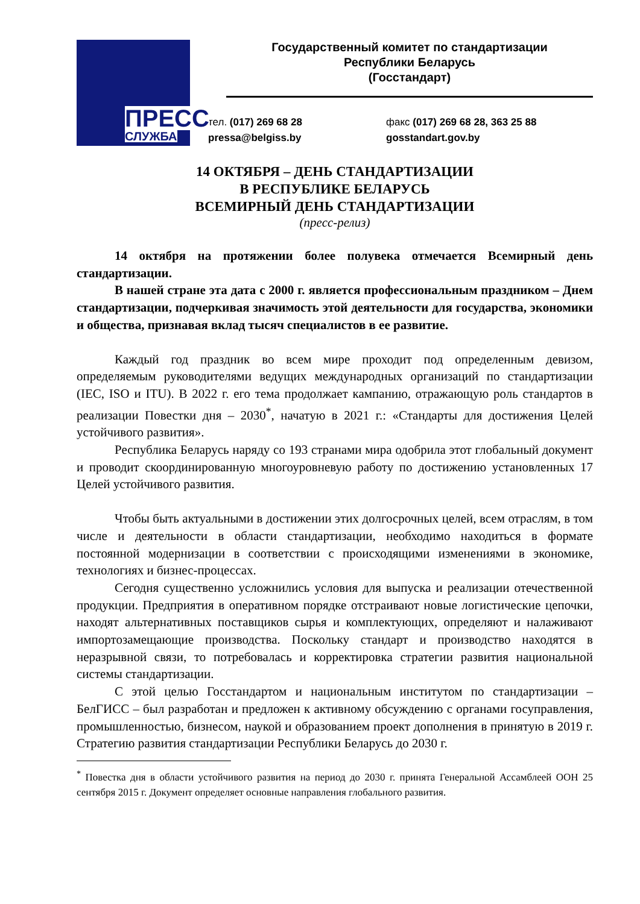ПРЕСС
СЛУЖБА
Государственный комитет по стандартизации
Республики Беларусь
(Госстандарт)
тел. (017) 269 68 28
pressa@belgiss.by
факс (017) 269 68 28, 363 25 88
gosstandart.gov.by
14 ОКТЯБРЯ – ДЕНЬ СТАНДАРТИЗАЦИИ
В РЕСПУБЛИКЕ БЕЛАРУСЬ
ВСЕМИРНЫЙ ДЕНЬ СТАНДАРТИЗАЦИИ
(пресс-релиз)
14 октября на протяжении более полувека отмечается Всемирный день стандартизации.
В нашей стране эта дата с 2000 г. является профессиональным праздником – Днем стандартизации, подчеркивая значимость этой деятельности для государства, экономики и общества, признавая вклад тысяч специалистов в ее развитие.
Каждый год праздник во всем мире проходит под определенным девизом, определяемым руководителями ведущих международных организаций по стандартизации (IEC, ISO и ITU). В 2022 г. его тема продолжает кампанию, отражающую роль стандартов в реализации Повестки дня – 2030<sup>*</sup>, начатую в 2021 г.: «Стандарты для достижения Целей устойчивого развития».
Республика Беларусь наряду со 193 странами мира одобрила этот глобальный документ и проводит скоординированную многоуровневую работу по достижению установленных 17 Целей устойчивого развития.
Чтобы быть актуальными в достижении этих долгосрочных целей, всем отраслям, в том числе и деятельности в области стандартизации, необходимо находиться в формате постоянной модернизации в соответствии с происходящими изменениями в экономике, технологиях и бизнес-процессах.
Сегодня существенно усложнились условия для выпуска и реализации отечественной продукции. Предприятия в оперативном порядке отстраивают новые логистические цепочки, находят альтернативных поставщиков сырья и комплектующих, определяют и налаживают импортозамещающие производства. Поскольку стандарт и производство находятся в неразрывной связи, то потребовалась и корректировка стратегии развития национальной системы стандартизации.
С этой целью Госстандартом и национальным институтом по стандартизации – БелГИСС – был разработан и предложен к активному обсуждению с органами госуправления, промышленностью, бизнесом, наукой и образованием проект дополнения в принятую в 2019 г. Стратегию развития стандартизации Республики Беларусь до 2030 г.
<sup>*</sup> Повестка дня в области устойчивого развития на период до 2030 г. принята Генеральной Ассамблеей ООН 25 сентября 2015 г. Документ определяет основные направления глобального развития.